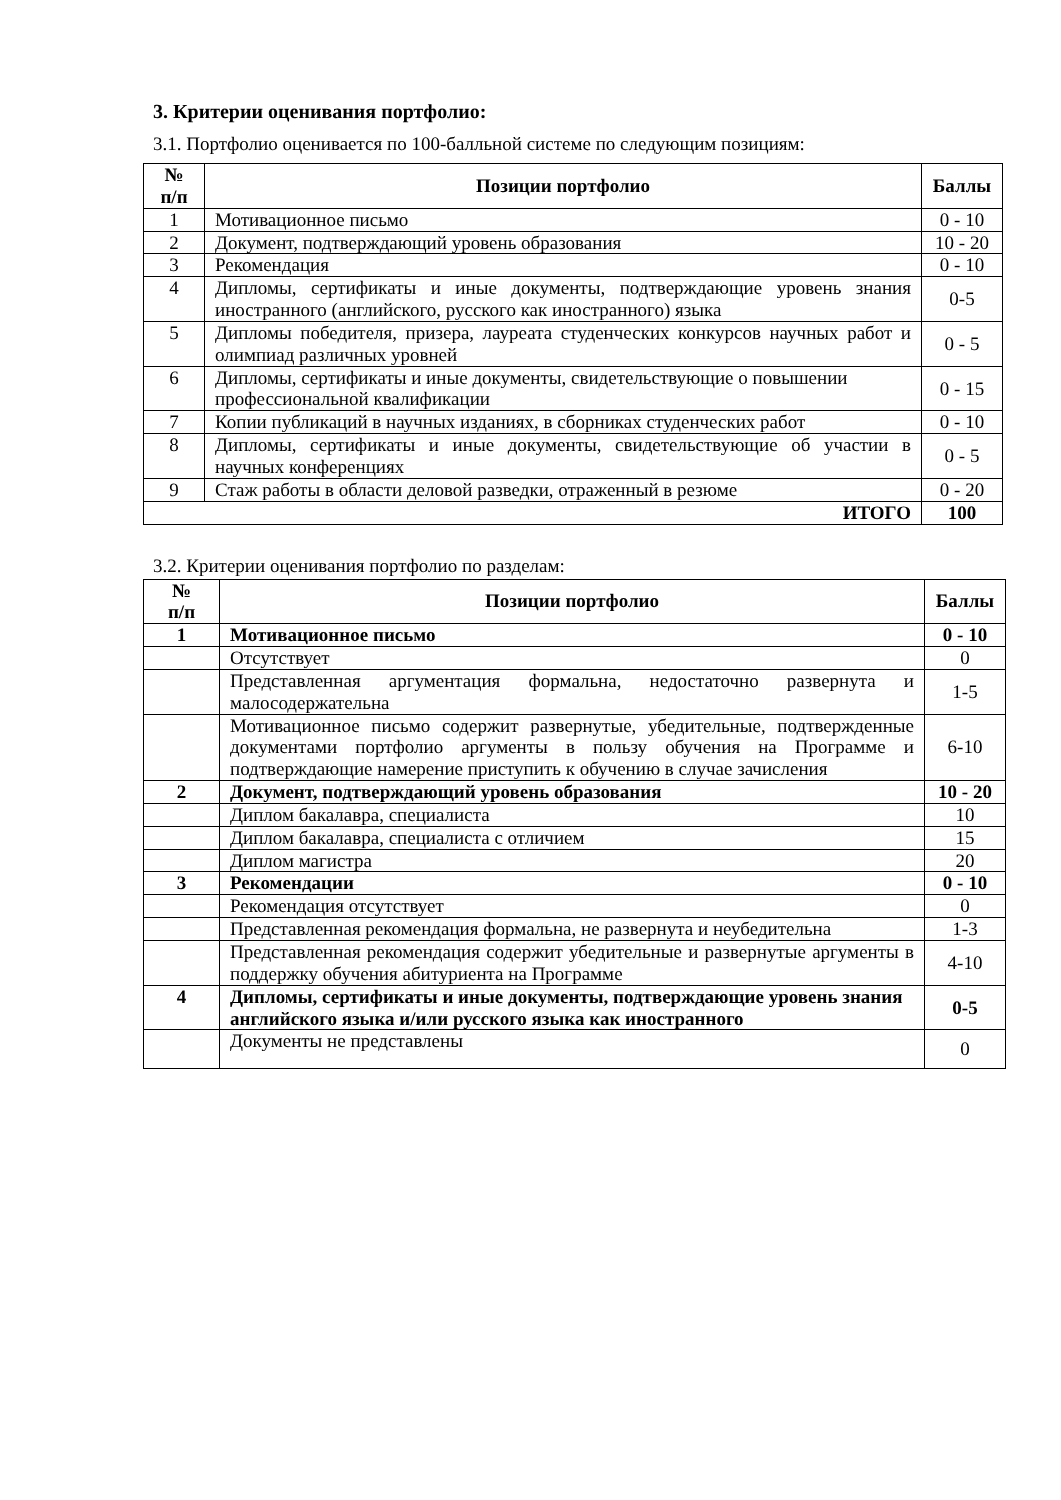3. Критерии оценивания портфолио:
3.1. Портфолио оценивается по 100-балльной системе по следующим позициям:
| № п/п | Позиции портфолио | Баллы |
| --- | --- | --- |
| 1 | Мотивационное письмо | 0 - 10 |
| 2 | Документ, подтверждающий уровень образования | 10 - 20 |
| 3 | Рекомендация | 0 - 10 |
| 4 | Дипломы, сертификаты и иные документы, подтверждающие уровень знания иностранного (английского, русского как иностранного) языка | 0-5 |
| 5 | Дипломы победителя, призера, лауреата студенческих конкурсов научных работ и олимпиад различных уровней | 0 - 5 |
| 6 | Дипломы, сертификаты и иные документы, свидетельствующие о повышении профессиональной квалификации | 0 - 15 |
| 7 | Копии публикаций в научных изданиях, в сборниках студенческих работ | 0 - 10 |
| 8 | Дипломы, сертификаты и иные документы, свидетельствующие об участии в научных конференциях | 0 - 5 |
| 9 | Стаж работы в области деловой разведки, отраженный в резюме | 0 - 20 |
| ИТОГО | | 100 |
3.2. Критерии оценивания портфолио по разделам:
| № п/п | Позиции портфолио | Баллы |
| --- | --- | --- |
| 1 | Мотивационное письмо | 0 - 10 |
| | Отсутствует | 0 |
| | Представленная аргументация формальна, недостаточно развернута и малосодержательна | 1-5 |
| | Мотивационное письмо содержит развернутые, убедительные, подтвержденные документами портфолио аргументы в пользу обучения на Программе и подтверждающие намерение приступить к обучению в случае зачисления | 6-10 |
| 2 | Документ, подтверждающий уровень образования | 10 - 20 |
| | Диплом бакалавра, специалиста | 10 |
| | Диплом бакалавра, специалиста с отличием | 15 |
| | Диплом магистра | 20 |
| 3 | Рекомендации | 0 - 10 |
| | Рекомендация отсутствует | 0 |
| | Представленная рекомендация формальна, не развернута и неубедительна | 1-3 |
| | Представленная рекомендация содержит убедительные и развернутые аргументы в поддержку обучения абитуриента на Программе | 4-10 |
| 4 | Дипломы, сертификаты и иные документы, подтверждающие уровень знания английского языка и/или русского языка как иностранного | 0-5 |
| | Документы не представлены | 0 |